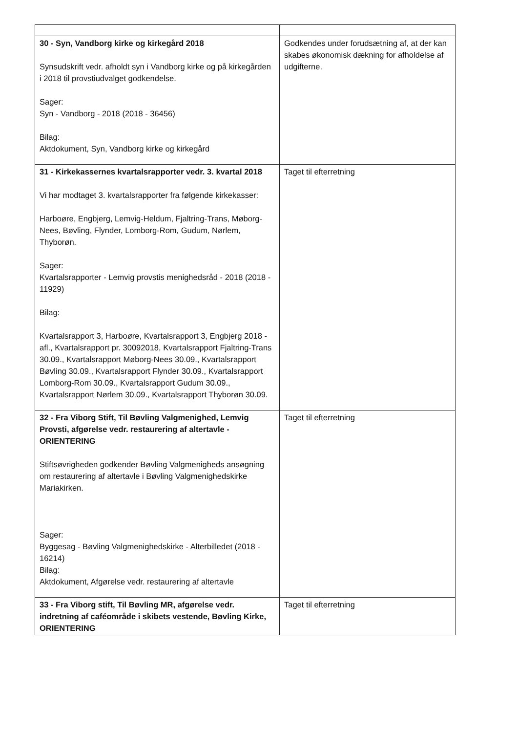| 30 - Syn, Vandborg kirke og kirkegård 2018 Synsudskrift vedr. afholdt syn i Vandborg kirke og på kirkegården i 2018 til provstiudvalget godkendelse. Sager: Syn - Vandborg - 2018 (2018 - 36456) Bilag: Aktdokument, Syn, Vandborg kirke og kirkegård | Godkendes under forudsætning af, at der kan skabes økonomisk dækning for afholdelse af udgifterne. |
| 31 - Kirkekassernes kvartalsrapporter vedr. 3. kvartal 2018 Vi har modtaget 3. kvartalsrapporter fra følgende kirkekasser: Harboøre, Engbjerg, Lemvig-Heldum, Fjaltring-Trans, Møborg-Nees, Bøvling, Flynder, Lomborg-Rom, Gudum, Nørlem, Thyborøn. Sager: Kvartalsrapporter - Lemvig provstis menighedsråd - 2018 (2018 - 11929) Bilag: Kvartalsrapport 3, Harboøre, Kvartalsrapport 3, Engbjerg 2018 - afl., Kvartalsrapport pr. 30092018, Kvartalsrapport Fjaltring-Trans 30.09., Kvartalsrapport Møborg-Nees 30.09., Kvartalsrapport Bøvling 30.09., Kvartalsrapport Flynder 30.09., Kvartalsrapport Lomborg-Rom 30.09., Kvartalsrapport Gudum 30.09., Kvartalsrapport Nørlem 30.09., Kvartalsrapport Thyborøn 30.09. | Taget til efterretning |
| 32 - Fra Viborg Stift, Til Bøvling Valgmenighed, Lemvig Provsti, afgørelse vedr. restaurering af altertavle - ORIENTERING Stiftsøvrigheden godkender Bøvling Valgmenigheds ansøgning om restaurering af altertavle i Bøvling Valgmenighedskirke Mariakirken. Sager: Byggesag - Bøvling Valgmenighedskirke - Alterbilledet (2018 - 16214) Bilag: Aktdokument, Afgørelse vedr. restaurering af altertavle | Taget til efterretning |
| 33 - Fra Viborg stift, Til Bøvling MR, afgørelse vedr. indretning af caféområde i skibets vestende, Bøvling Kirke, ORIENTERING | Taget til efterretning |